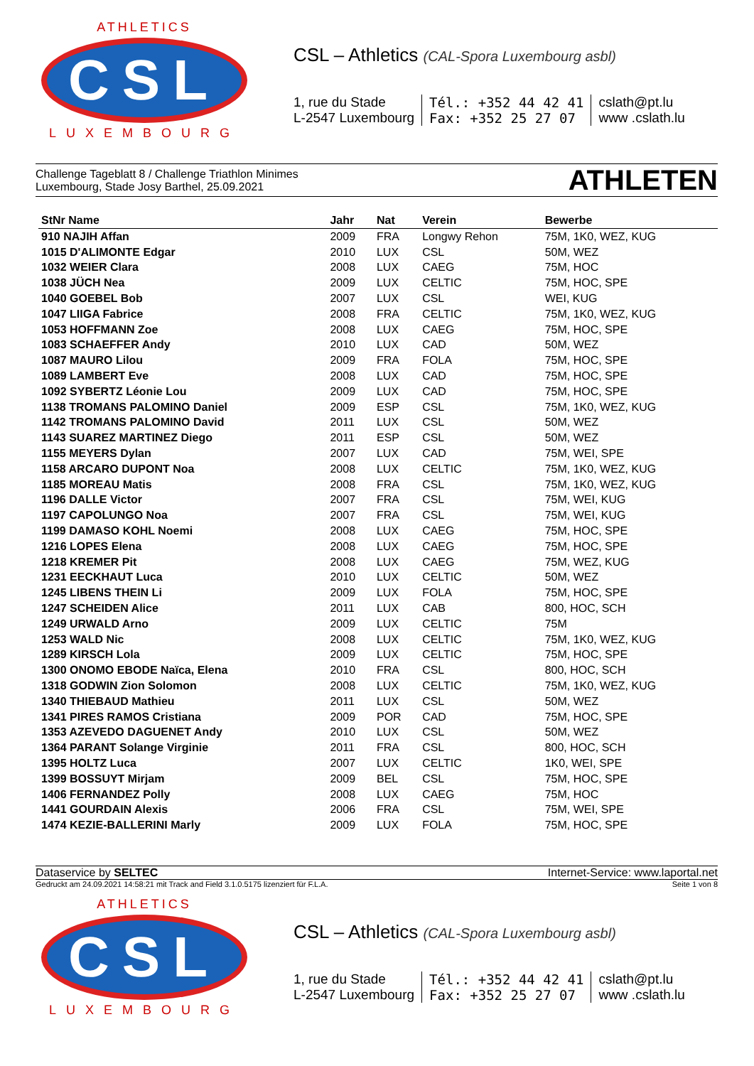ATHLETICS
CSL
LUXEMBOURG
CSL – Athletics (CAL-Spora Luxembourg asbl)
1, rue du Stade
L-2547 Luxembourg
Tél.: +352 44 42 41
Fax: +352 25 27 07
cslath@pt.lu
www .cslath.lu
Challenge Tageblatt 8 / Challenge Triathlon Minimes
Luxembourg, Stade Josy Barthel, 25.09.2021
ATHLETEN
| StNr Name | Jahr | Nat | Verein | Bewerbe |
| --- | --- | --- | --- | --- |
| 910 NAJIH Affan | 2009 | FRA | Longwy Rehon | 75M, 1K0, WEZ, KUG |
| 1015 D'ALIMONTE Edgar | 2010 | LUX | CSL | 50M, WEZ |
| 1032 WEIER Clara | 2008 | LUX | CAEG | 75M, HOC |
| 1038 JÜCH Nea | 2009 | LUX | CELTIC | 75M, HOC, SPE |
| 1040 GOEBEL Bob | 2007 | LUX | CSL | WEI, KUG |
| 1047 LIIGA Fabrice | 2008 | FRA | CELTIC | 75M, 1K0, WEZ, KUG |
| 1053 HOFFMANN Zoe | 2008 | LUX | CAEG | 75M, HOC, SPE |
| 1083 SCHAEFFER Andy | 2010 | LUX | CAD | 50M, WEZ |
| 1087 MAURO Lilou | 2009 | FRA | FOLA | 75M, HOC, SPE |
| 1089 LAMBERT Eve | 2008 | LUX | CAD | 75M, HOC, SPE |
| 1092 SYBERTZ Léonie Lou | 2009 | LUX | CAD | 75M, HOC, SPE |
| 1138 TROMANS PALOMINO Daniel | 2009 | ESP | CSL | 75M, 1K0, WEZ, KUG |
| 1142 TROMANS PALOMINO David | 2011 | LUX | CSL | 50M, WEZ |
| 1143 SUAREZ MARTINEZ Diego | 2011 | ESP | CSL | 50M, WEZ |
| 1155 MEYERS Dylan | 2007 | LUX | CAD | 75M, WEI, SPE |
| 1158 ARCARO DUPONT Noa | 2008 | LUX | CELTIC | 75M, 1K0, WEZ, KUG |
| 1185 MOREAU Matis | 2008 | FRA | CSL | 75M, 1K0, WEZ, KUG |
| 1196 DALLE Victor | 2007 | FRA | CSL | 75M, WEI, KUG |
| 1197 CAPOLUNGO Noa | 2007 | FRA | CSL | 75M, WEI, KUG |
| 1199 DAMASO KOHL Noemi | 2008 | LUX | CAEG | 75M, HOC, SPE |
| 1216 LOPES Elena | 2008 | LUX | CAEG | 75M, HOC, SPE |
| 1218 KREMER Pit | 2008 | LUX | CAEG | 75M, WEZ, KUG |
| 1231 EECKHAUT Luca | 2010 | LUX | CELTIC | 50M, WEZ |
| 1245 LIBENS THEIN Li | 2009 | LUX | FOLA | 75M, HOC, SPE |
| 1247 SCHEIDEN Alice | 2011 | LUX | CAB | 800, HOC, SCH |
| 1249 URWALD Arno | 2009 | LUX | CELTIC | 75M |
| 1253 WALD Nic | 2008 | LUX | CELTIC | 75M, 1K0, WEZ, KUG |
| 1289 KIRSCH Lola | 2009 | LUX | CELTIC | 75M, HOC, SPE |
| 1300 ONOMO EBODE Naïca, Elena | 2010 | FRA | CSL | 800, HOC, SCH |
| 1318 GODWIN Zion Solomon | 2008 | LUX | CELTIC | 75M, 1K0, WEZ, KUG |
| 1340 THIEBAUD Mathieu | 2011 | LUX | CSL | 50M, WEZ |
| 1341 PIRES RAMOS Cristiana | 2009 | POR | CAD | 75M, HOC, SPE |
| 1353 AZEVEDO DAGUENET Andy | 2010 | LUX | CSL | 50M, WEZ |
| 1364 PARANT Solange Virginie | 2011 | FRA | CSL | 800, HOC, SCH |
| 1395 HOLTZ Luca | 2007 | LUX | CELTIC | 1K0, WEI, SPE |
| 1399 BOSSUYT Mirjam | 2009 | BEL | CSL | 75M, HOC, SPE |
| 1406 FERNANDEZ Polly | 2008 | LUX | CAEG | 75M, HOC |
| 1441 GOURDAIN Alexis | 2006 | FRA | CSL | 75M, WEI, SPE |
| 1474 KEZIE-BALLERINI Marly | 2009 | LUX | FOLA | 75M, HOC, SPE |
Dataservice by SELTEC Internet-Service: www.laportal.net
Gedruckt am 24.09.2021 14:58:21 mit Track and Field 3.1.0.5175 lizenziert für F.L.A.
Seite 1 von 8
ATHLETICS
CSL
LUXEMBOURG
CSL – Athletics (CAL-Spora Luxembourg asbl)
1, rue du Stade
L-2547 Luxembourg
Tél.: +352 44 42 41
Fax: +352 25 27 07
cslath@pt.lu
www .cslath.lu